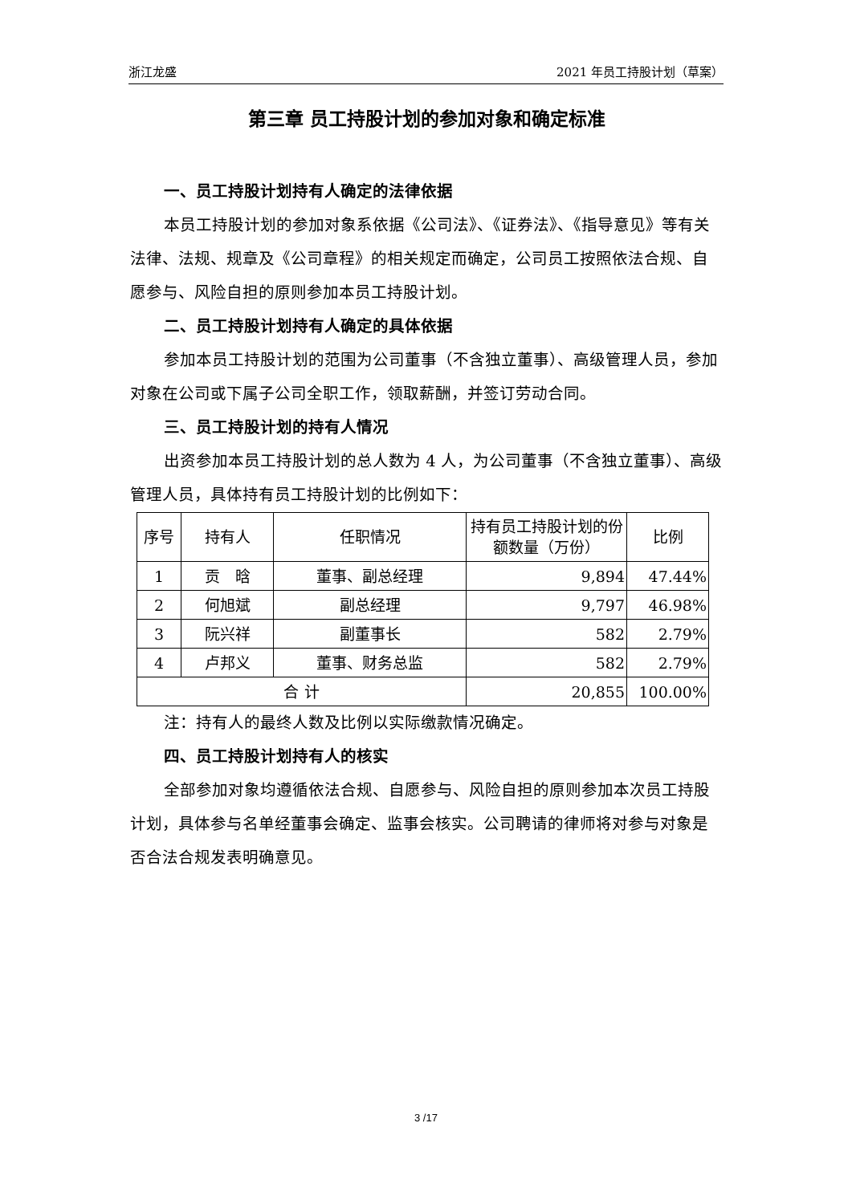浙江龙盛 2021 年员工持股计划（草案）
第三章 员工持股计划的参加对象和确定标准
一、员工持股计划持有人确定的法律依据
本员工持股计划的参加对象系依据《公司法》、《证券法》、《指导意见》等有关法律、法规、规章及《公司章程》的相关规定而确定，公司员工按照依法合规、自愿参与、风险自担的原则参加本员工持股计划。
二、员工持股计划持有人确定的具体依据
参加本员工持股计划的范围为公司董事（不含独立董事）、高级管理人员，参加对象在公司或下属子公司全职工作，领取薪酬，并签订劳动合同。
三、员工持股计划的持有人情况
出资参加本员工持股计划的总人数为 4 人，为公司董事（不含独立董事）、高级管理人员，具体持有员工持股计划的比例如下：
| 序号 | 持有人 | 任职情况 | 持有员工持股计划的份额数量（万份） | 比例 |
| --- | --- | --- | --- | --- |
| 1 | 贡 晗 | 董事、副总经理 | 9,894 | 47.44% |
| 2 | 何旭斌 | 副总经理 | 9,797 | 46.98% |
| 3 | 阮兴祥 | 副董事长 | 582 | 2.79% |
| 4 | 卢邦义 | 董事、财务总监 | 582 | 2.79% |
| 合 计 | | | 20,855 | 100.00% |
注：持有人的最终人数及比例以实际缴款情况确定。
四、员工持股计划持有人的核实
全部参加对象均遵循依法合规、自愿参与、风险自担的原则参加本次员工持股计划，具体参与名单经董事会确定、监事会核实。公司聘请的律师将对参与对象是否合法合规发表明确意见。
3 /17